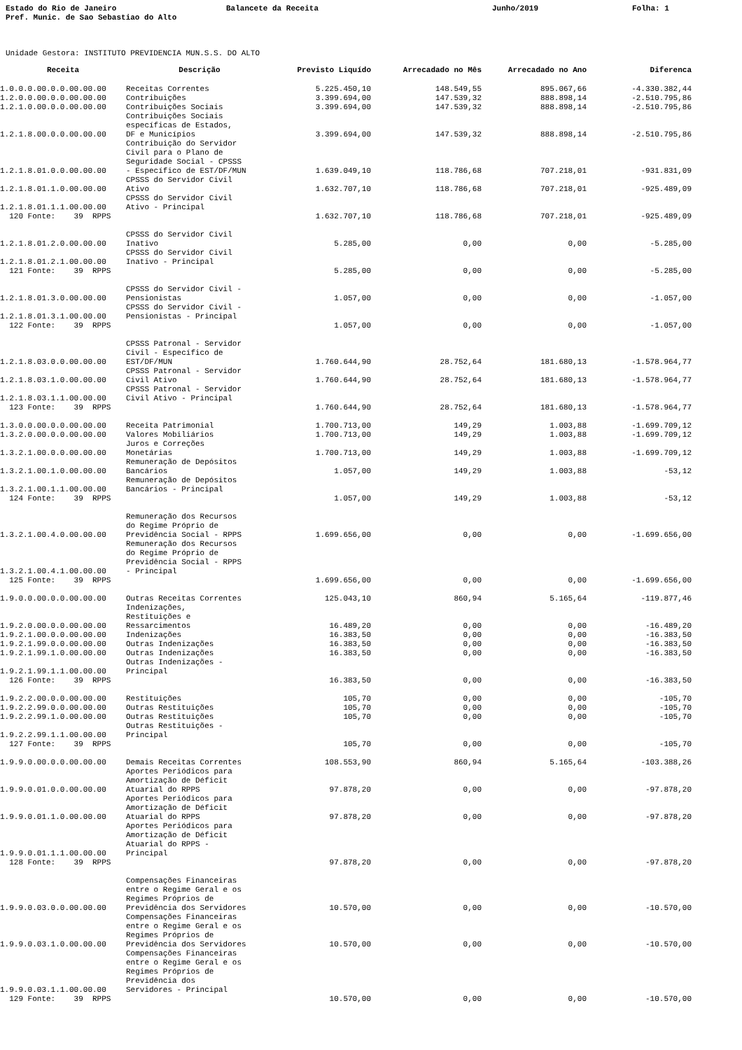Estado do Rio de Janeiro
Pref. Munic. de Sao Sebastiao do Alto
Balancete da Receita Junho/2019 Folha: 1
Unidade Gestora: INSTITUTO PREVIDENCIA MUN.S.S. DO ALTO
| Receita | Descrição | Previsto Liquído | Arrecadado no Mês | Arrecadado no Ano | Diferenca |
| --- | --- | --- | --- | --- | --- |
| 1.0.0.0.00.0.0.00.00.00 | Receitas Correntes | 5.225.450,10 | 148.549,55 | 895.067,66 | -4.330.382,44 |
| 1.2.0.0.00.0.0.00.00.00 | Contribuições | 3.399.694,00 | 147.539,32 | 888.898,14 | -2.510.795,86 |
| 1.2.1.0.00.0.0.00.00.00 | Contribuições Sociais | 3.399.694,00 | 147.539,32 | 888.898,14 | -2.510.795,86 |
| 1.2.1.8.00.0.0.00.00.00 | Contribuições Sociais específicas de Estados, DF e Municípios | 3.399.694,00 | 147.539,32 | 888.898,14 | -2.510.795,86 |
| 1.2.1.8.01.0.0.00.00.00 | Contribuição do Servidor Civil para o Plano de Seguridade Social - CPSSS - Específico de EST/DF/MUN | 1.639.049,10 | 118.786,68 | 707.218,01 | -931.831,09 |
| 1.2.1.8.01.1.0.00.00.00 | CPSSS do Servidor Civil Ativo | 1.632.707,10 | 118.786,68 | 707.218,01 | -925.489,09 |
| 1.2.1.8.01.1.1.00.00.00 | CPSSS do Servidor Civil Ativo - Principal | | | | |
| 120 Fonte: 39 RPPS | | 1.632.707,10 | 118.786,68 | 707.218,01 | -925.489,09 |
| 1.2.1.8.01.2.0.00.00.00 | CPSSS do Servidor Civil Inativo | 5.285,00 | 0,00 | 0,00 | -5.285,00 |
| 1.2.1.8.01.2.1.00.00.00 | CPSSS do Servidor Civil Inativo - Principal | | | | |
| 121 Fonte: 39 RPPS | | 5.285,00 | 0,00 | 0,00 | -5.285,00 |
| 1.2.1.8.01.3.0.00.00.00 | CPSSS do Servidor Civil - Pensionistas | 1.057,00 | 0,00 | 0,00 | -1.057,00 |
| 1.2.1.8.01.3.1.00.00.00 | CPSSS do Servidor Civil - Pensionistas - Principal | | | | |
| 122 Fonte: 39 RPPS | | 1.057,00 | 0,00 | 0,00 | -1.057,00 |
| 1.2.1.8.03.0.0.00.00.00 | CPSSS Patronal - Servidor Civil - Específico de EST/DF/MUN | 1.760.644,90 | 28.752,64 | 181.680,13 | -1.578.964,77 |
| 1.2.1.8.03.1.0.00.00.00 | CPSSS Patronal - Servidor Civil Ativo | 1.760.644,90 | 28.752,64 | 181.680,13 | -1.578.964,77 |
| 1.2.1.8.03.1.1.00.00.00 | CPSSS Patronal - Servidor Civil Ativo - Principal | | | | |
| 123 Fonte: 39 RPPS | | 1.760.644,90 | 28.752,64 | 181.680,13 | -1.578.964,77 |
| 1.3.0.0.00.0.0.00.00.00 | Receita Patrimonial | 1.700.713,00 | 149,29 | 1.003,88 | -1.699.709,12 |
| 1.3.2.0.00.0.0.00.00.00 | Valores Mobiliários | 1.700.713,00 | 149,29 | 1.003,88 | -1.699.709,12 |
| 1.3.2.1.00.0.0.00.00.00 | Juros e Correções Monetárias | 1.700.713,00 | 149,29 | 1.003,88 | -1.699.709,12 |
| 1.3.2.1.00.1.0.00.00.00 | Remuneração de Depósitos Bancários | 1.057,00 | 149,29 | 1.003,88 | -53,12 |
| 1.3.2.1.00.1.1.00.00.00 | Remuneração de Depósitos Bancários - Principal | | | | |
| 124 Fonte: 39 RPPS | | 1.057,00 | 149,29 | 1.003,88 | -53,12 |
| 1.3.2.1.00.4.0.00.00.00 | Remuneração dos Recursos do Regime Próprio de Previdência Social - RPPS | 1.699.656,00 | 0,00 | 0,00 | -1.699.656,00 |
| 1.3.2.1.00.4.1.00.00.00 | Remuneração dos Recursos do Regime Próprio de Previdência Social - RPPS - Principal | | | | |
| 125 Fonte: 39 RPPS | | 1.699.656,00 | 0,00 | 0,00 | -1.699.656,00 |
| 1.9.0.0.00.0.0.00.00.00 | Outras Receitas Correntes | 125.043,10 | 860,94 | 5.165,64 | -119.877,46 |
| 1.9.2.0.00.0.0.00.00.00 | Indenizações, Restituições e Ressarcimentos | 16.489,20 | 0,00 | 0,00 | -16.489,20 |
| 1.9.2.1.00.0.0.00.00.00 | Indenizações | 16.383,50 | 0,00 | 0,00 | -16.383,50 |
| 1.9.2.1.99.0.0.00.00.00 | Outras Indenizações | 16.383,50 | 0,00 | 0,00 | -16.383,50 |
| 1.9.2.1.99.1.0.00.00.00 | Outras Indenizações | 16.383,50 | 0,00 | 0,00 | -16.383,50 |
| 1.9.2.1.99.1.1.00.00.00 | Outras Indenizações - Principal | | | | |
| 126 Fonte: 39 RPPS | | 16.383,50 | 0,00 | 0,00 | -16.383,50 |
| 1.9.2.2.00.0.0.00.00.00 | Restituições | 105,70 | 0,00 | 0,00 | -105,70 |
| 1.9.2.2.99.0.0.00.00.00 | Outras Restituições | 105,70 | 0,00 | 0,00 | -105,70 |
| 1.9.2.2.99.1.0.00.00.00 | Outras Restituições | 105,70 | 0,00 | 0,00 | -105,70 |
| 1.9.2.2.99.1.1.00.00.00 | Outras Restituições - Principal | | | | |
| 127 Fonte: 39 RPPS | | 105,70 | 0,00 | 0,00 | -105,70 |
| 1.9.9.0.00.0.0.00.00.00 | Demais Receitas Correntes | 108.553,90 | 860,94 | 5.165,64 | -103.388,26 |
| 1.9.9.0.01.0.0.00.00.00 | Aportes Periódicos para Amortização de Déficit Atuarial do RPPS | 97.878,20 | 0,00 | 0,00 | -97.878,20 |
| 1.9.9.0.01.1.0.00.00.00 | Aportes Periódicos para Amortização de Déficit Atuarial do RPPS | 97.878,20 | 0,00 | 0,00 | -97.878,20 |
| 1.9.9.0.01.1.1.00.00.00 | Aportes Periódicos para Amortização de Déficit Atuarial do RPPS - Principal | | | | |
| 128 Fonte: 39 RPPS | | 97.878,20 | 0,00 | 0,00 | -97.878,20 |
| 1.9.9.0.03.0.0.00.00.00 | Compensações Financeiras entre o Regime Geral e os Regimes Próprios de Previdência dos Servidores | 10.570,00 | 0,00 | 0,00 | -10.570,00 |
| 1.9.9.0.03.1.0.00.00.00 | Compensações Financeiras entre o Regime Geral e os Regimes Próprios de Previdência dos Servidores | 10.570,00 | 0,00 | 0,00 | -10.570,00 |
| 1.9.9.0.03.1.1.00.00.00 | Compensações Financeiras entre o Regime Geral e os Regimes Próprios de Previdência dos Servidores - Principal | | | | |
| 129 Fonte: 39 RPPS | | 10.570,00 | 0,00 | 0,00 | -10.570,00 |